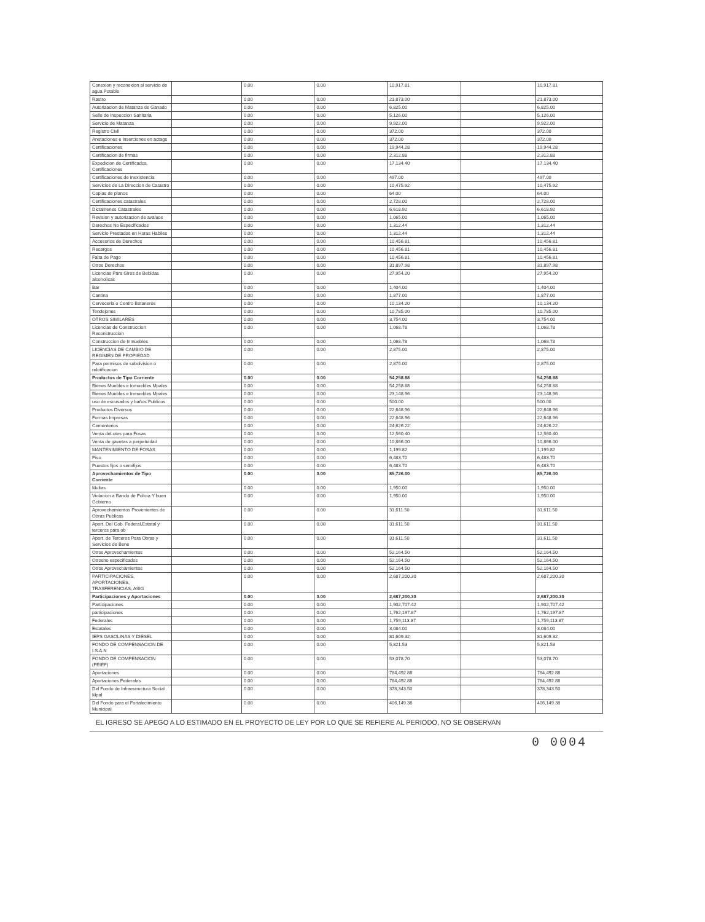| Conexion y reconexion al servicio de agua Potable | | 0.00 | 0.00 | 10,917.81 | | 10,917.81 |
| Rastro | | 0.00 | 0.00 | 21,873.00 | | 21,873.00 |
| Autorizacion de Matanza de Ganado | | 0.00 | 0.00 | 6,825.00 | | 6,825.00 |
| Sello de Inspeccion Sanitaria | | 0.00 | 0.00 | 5,126.00 | | 5,126.00 |
| Servicio de Matanza | | 0.00 | 0.00 | 9,922.00 | | 9,922.00 |
| Registro Civil | | 0.00 | 0.00 | 372.00 | | 372.00 |
| Anotaciones e inserciones en actags | | 0.00 | 0.00 | 372.00 | | 372.00 |
| Certificaciones | | 0.00 | 0.00 | 19,944.28 | | 19,944.28 |
| Certificacion de firmas | | 0.00 | 0.00 | 2,312.88 | | 2,312.88 |
| Expedicion de Certificados, Certificaciones | | 0.00 | 0.00 | 17,134.40 | | 17,134.40 |
| Certificaciones de Inexistencia | | 0.00 | 0.00 | 497.00 | | 497.00 |
| Servicios de La Direccion de Catastro | | 0.00 | 0.00 | 10,475.92 | | 10,475.92 |
| Copias de planos | | 0.00 | 0.00 | 64.00 | | 64.00 |
| Certificaciones catastrales | | 0.00 | 0.00 | 2,728.00 | | 2,728.00 |
| Dictamenes Catastrales | | 0.00 | 0.00 | 6,618.92 | | 6,618.92 |
| Revision y autorizacion de avaluos | | 0.00 | 0.00 | 1,065.00 | | 1,065.00 |
| Derechos No Especificados | | 0.00 | 0.00 | 1,312.44 | | 1,312.44 |
| Servicio Prestados en Horas Habiles | | 0.00 | 0.00 | 1,312.44 | | 1,312.44 |
| Accesorios de Derechos | | 0.00 | 0.00 | 10,456.81 | | 10,456.81 |
| Recargos | | 0.00 | 0.00 | 10,456.81 | | 10,456.81 |
| Falta de Pago | | 0.00 | 0.00 | 10,456.81 | | 10,456.81 |
| Otros Derechos | | 0.00 | 0.00 | 31,897.98 | | 31,897.98 |
| Licencias Para Giros de Bebidas alcoholicas | | 0.00 | 0.00 | 27,954.20 | | 27,954.20 |
| Bar | | 0.00 | 0.00 | 1,404.00 | | 1,404.00 |
| Cantina | | 0.00 | 0.00 | 1,877.00 | | 1,877.00 |
| Cerveceria o Centro Botaneros | | 0.00 | 0.00 | 10,134.20 | | 10,134.20 |
| Tendejones | | 0.00 | 0.00 | 10,785.00 | | 10,785.00 |
| OTROS SIMILARES | | 0.00 | 0.00 | 3,754.00 | | 3,754.00 |
| Licencias de Construccion Reconstruccion | | 0.00 | 0.00 | 1,068.78 | | 1,068.78 |
| Construccion de Inmuebles | | 0.00 | 0.00 | 1,068.78 | | 1,068.78 |
| LICENCIAS DE CAMBIO DE REGIMEN DE PROPIEDAD | | 0.00 | 0.00 | 2,875.00 | | 2,875.00 |
| Para permisos de subdivision o relotificacion | | 0.00 | 0.00 | 2,875.00 | | 2,875.00 |
| Productos de Tipo Corriente | | 0.00 | 0.00 | 54,258.88 | | 54,258.88 |
| Bienes Muebles e Inmuebles Mpales | | 0.00 | 0.00 | 54,258.88 | | 54,258.88 |
| Bienes Muebles e Inmuebles Mpales | | 0.00 | 0.00 | 23,148.96 | | 23,148.96 |
| uso de escusados y baños Publicos | | 0.00 | 0.00 | 500.00 | | 500.00 |
| Productos Diversos | | 0.00 | 0.00 | 22,648.96 | | 22,648.96 |
| Formas Impresas | | 0.00 | 0.00 | 22,648.96 | | 22,648.96 |
| Cementerios | | 0.00 | 0.00 | 24,626.22 | | 24,626.22 |
| Venta deLotes para Fosas | | 0.00 | 0.00 | 12,560.40 | | 12,560.40 |
| Venta de gavetas a perpetuidad | | 0.00 | 0.00 | 10,866.00 | | 10,866.00 |
| MANTENIMIENTO DE FOSAS | | 0.00 | 0.00 | 1,199.82 | | 1,199.82 |
| Piso | | 0.00 | 0.00 | 6,483.70 | | 6,483.70 |
| Puestos fijos o semifijos | | 0.00 | 0.00 | 6,483.70 | | 6,483.70 |
| Aprovechamientos de Tipo Corriente | | 0.00 | 0.00 | 85,726.00 | | 85,726.00 |
| Multas | | 0.00 | 0.00 | 1,950.00 | | 1,950.00 |
| Violacion a Bando de Policia Y buen Gobierno | | 0.00 | 0.00 | 1,950.00 | | 1,950.00 |
| Aprovechamientos Provenientes de Obras Publicas | | 0.00 | 0.00 | 31,611.50 | | 31,611.50 |
| Aport. Del Gob. Federal,Estatal y terceros para ob | | 0.00 | 0.00 | 31,611.50 | | 31,611.50 |
| Aport. de Terceros Para Obras y Servicios de Bene | | 0.00 | 0.00 | 31,611.50 | | 31,611.50 |
| Otros Aprovechamientos | | 0.00 | 0.00 | 52,164.50 | | 52,164.50 |
| Otrosno especificados | | 0.00 | 0.00 | 52,164.50 | | 52,164.50 |
| Otros Aprovechamientos | | 0.00 | 0.00 | 52,164.50 | | 52,164.50 |
| PARTICIPACIONES, APORTACIONES, TRASFERENCIAS, ASIG | | 0.00 | 0.00 | 2,687,200.30 | | 2,687,200.30 |
| Participaciones y Aportaciones | | 0.00 | 0.00 | 2,687,200.30 | | 2,687,200.30 |
| Participaciones | | 0.00 | 0.00 | 1,902,707.42 | | 1,902,707.42 |
| participaciones | | 0.00 | 0.00 | 1,762,197.87 | | 1,762,197.87 |
| Federales | | 0.00 | 0.00 | 1,759,113.87 | | 1,759,113.87 |
| Estatales | | 0.00 | 0.00 | 3,084.00 | | 3,084.00 |
| IEPS GASOLINAS Y DIESEL | | 0.00 | 0.00 | 81,609.32 | | 81,609.32 |
| FONDO DE COMPENSACION DE I.S.A.N | | 0.00 | 0.00 | 5,821.53 | | 5,821.53 |
| FONDO DE COMPENSACION (FEIEF) | | 0.00 | 0.00 | 53,078.70 | | 53,078.70 |
| Aportaciones | | 0.00 | 0.00 | 784,492.88 | | 784,492.88 |
| Aportaciones Federales | | 0.00 | 0.00 | 784,492.88 | | 784,492.88 |
| Del Fondo de Infraestructura Social Mpal | | 0.00 | 0.00 | 378,343.50 | | 378,343.50 |
| Del Fondo para el Fortalecimiento Municipal | | 0.00 | 0.00 | 406,149.38 | | 406,149.38 |
EL IGRESO SE APEGO A LO ESTIMADO EN EL PROYECTO DE LEY POR LO QUE SE REFIERE AL PERIODO, NO SE OBSERVAN
0 0004